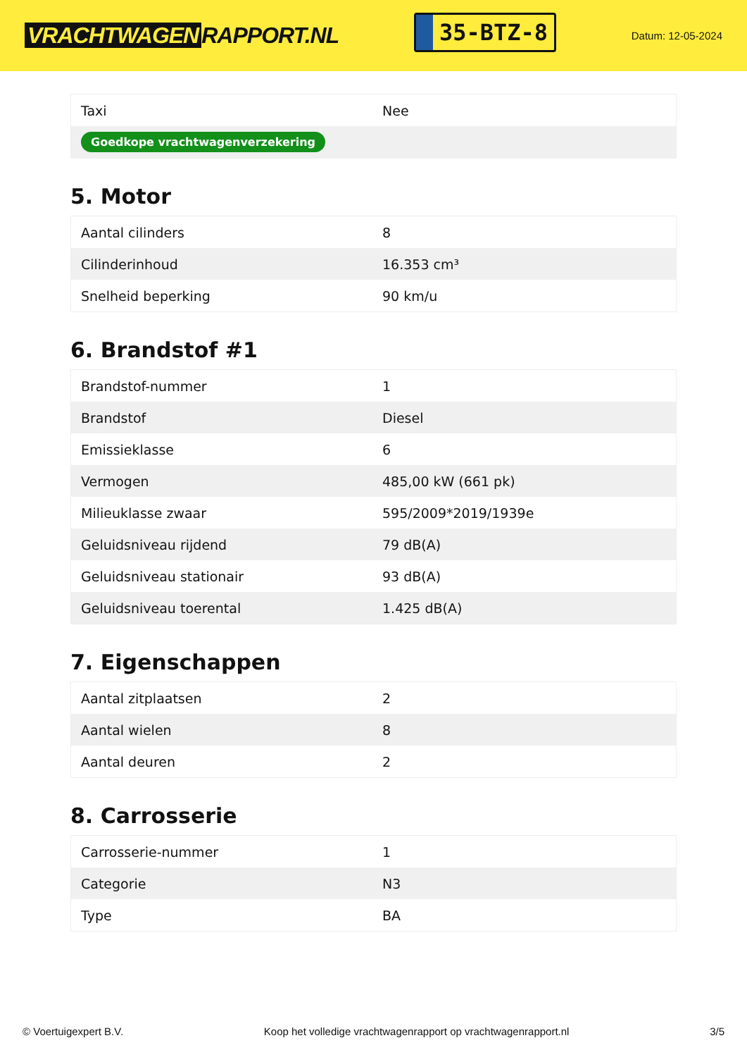VRACHTWAGEN RAPPORT.NL
35-BTZ-8
Datum: 12-05-2024
| Taxi | Nee |
| Goedkope vrachtwagenverzekering | |
5. Motor
| Aantal cilinders | 8 |
| Cilinderinhoud | 16.353 cm³ |
| Snelheid beperking | 90 km/u |
6. Brandstof #1
| Brandstof-nummer | 1 |
| Brandstof | Diesel |
| Emissieklasse | 6 |
| Vermogen | 485,00 kW (661 pk) |
| Milieuklasse zwaar | 595/2009*2019/1939e |
| Geluidsniveau rijdend | 79 dB(A) |
| Geluidsniveau stationair | 93 dB(A) |
| Geluidsniveau toerental | 1.425 dB(A) |
7. Eigenschappen
| Aantal zitplaatsen | 2 |
| Aantal wielen | 8 |
| Aantal deuren | 2 |
8. Carrosserie
| Carrosserie-nummer | 1 |
| Categorie | N3 |
| Type | BA |
© Voertuigexpert B.V. Koop het volledige vrachtwagenrapport op vrachtwagenrapport.nl 3/5